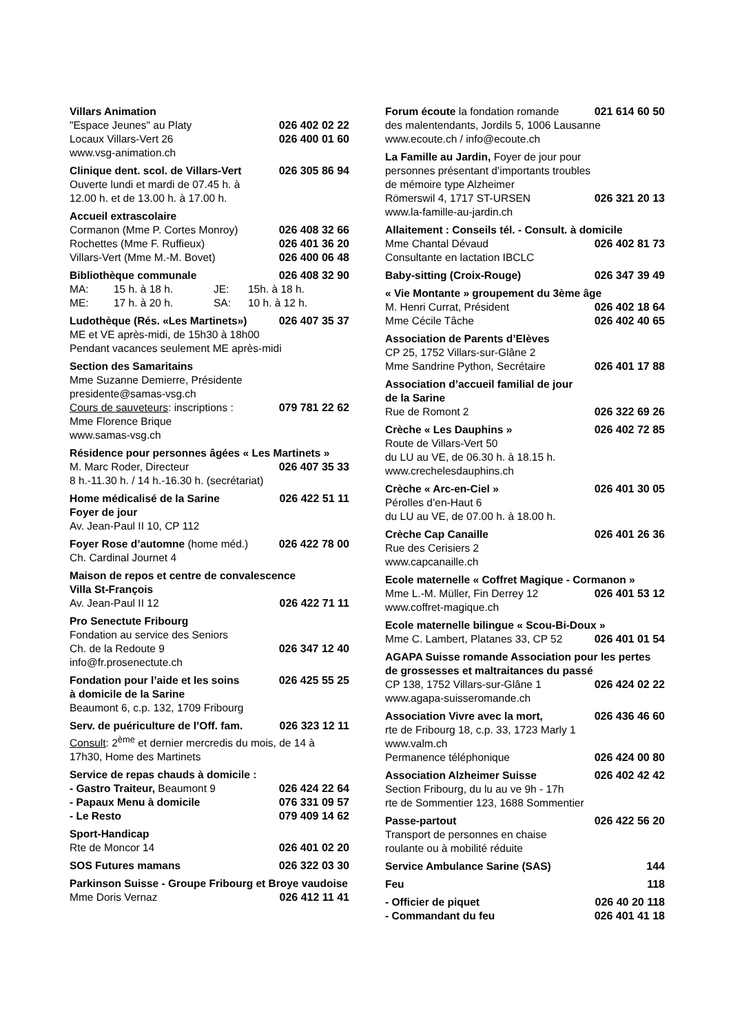Villars Animation
"Espace Jeunes" au Platy 026 402 02 22
Locaux Villars-Vert 26 026 400 01 60
www.vsg-animation.ch
Clinique dent. scol. de Villars-Vert 026 305 86 94
Ouverte lundi et mardi de 07.45 h. à
12.00 h. et de 13.00 h. à 17.00 h.
Accueil extrascolaire
Cormanon (Mme P. Cortes Monroy) 026 408 32 66
Rochettes (Mme F. Ruffieux) 026 401 36 20
Villars-Vert (Mme M.-M. Bovet) 026 400 06 48
Bibliothèque communale 026 408 32 90
MA: 15 h. à 18 h. JE: 15h. à 18 h.
ME: 17 h. à 20 h. SA: 10 h. à 12 h.
Ludothèque (Rés. «Les Martinets») 026 407 35 37
ME et VE après-midi, de 15h30 à 18h00
Pendant vacances seulement ME après-midi
Section des Samaritains
Mme Suzanne Demierre, Présidente
presidente@samas-vsg.ch
Cours de sauveteurs: inscriptions : 079 781 22 62
Mme Florence Brique
www.samas-vsg.ch
Résidence pour personnes âgées « Les Martinets »
M. Marc Roder, Directeur 026 407 35 33
8 h.-11.30 h. / 14 h.-16.30 h. (secrétariat)
Home médicalisé de la Sarine 026 422 51 11
Foyer de jour
Av. Jean-Paul II 10, CP 112
Foyer Rose d’automne (home méd.) 026 422 78 00
Ch. Cardinal Journet 4
Maison de repos et centre de convalescence
Villa St-François
Av. Jean-Paul II 12 026 422 71 11
Pro Senectute Fribourg
Fondation au service des Seniors
Ch. de la Redoute 9 026 347 12 40
info@fr.prosenectute.ch
Fondation pour l’aide et les soins 026 425 55 25
à domicile de la Sarine
Beaumont 6, c.p. 132, 1709 Fribourg
Serv. de puériculture de l’Off. fam. 026 323 12 11
Consult: 2<sup>ème</sup> et dernier mercredis du mois, de 14 à 17h30, Home des Martinets
Service de repas chauds à domicile :
- Gastro Traiteur, Beaumont 9 026 424 22 64
- Papaux Menu à domicile 076 331 09 57
- Le Resto 079 409 14 62
Sport-Handicap
Rte de Moncor 14 026 401 02 20
SOS Futures mamans 026 322 03 30
Parkinson Suisse - Groupe Fribourg et Broye vaudoise
Mme Doris Vernaz 026 412 11 41
Forum écoute la fondation romande 021 614 60 50
des malentendants, Jordils 5, 1006 Lausanne
www.ecoute.ch / info@ecoute.ch
La Famille au Jardin, Foyer de jour pour
personnes présentant d’importants troubles
de mémoire type Alzheimer
Römerswil 4, 1717 ST-URSEN 026 321 20 13
www.la-famille-au-jardin.ch
Allaitement : Conseils tél. - Consult. à domicile
Mme Chantal Dévaud 026 402 81 73
Consultante en lactation IBCLC
Baby-sitting (Croix-Rouge) 026 347 39 49
« Vie Montante » groupement du 3ème âge
M. Henri Currat, Président 026 402 18 64
Mme Cécile Tâche 026 402 40 65
Association de Parents d’Elèves
CP 25, 1752 Villars-sur-Glâne 2
Mme Sandrine Python, Secrétaire 026 401 17 88
Association d’accueil familial de jour
de la Sarine
Rue de Romont 2 026 322 69 26
Crèche « Les Dauphins » 026 402 72 85
Route de Villars-Vert 50
du LU au VE, de 06.30 h. à 18.15 h.
www.crechelesdauphins.ch
Crèche « Arc-en-Ciel » 026 401 30 05
Pérolles d’en-Haut 6
du LU au VE, de 07.00 h. à 18.00 h.
Crèche Cap Canaille 026 401 26 36
Rue des Cerisiers 2
www.capcanaille.ch
Ecole maternelle « Coffret Magique - Cormanon »
Mme L.-M. Müller, Fin Derrey 12 026 401 53 12
www.coffret-magique.ch
Ecole maternelle bilingue « Scou-Bi-Doux »
Mme C. Lambert, Platanes 33, CP 52 026 401 01 54
AGAPA Suisse romande Association pour les pertes de grossesses et maltraitances du passé
CP 138, 1752 Villars-sur-Glâne 1 026 424 02 22
www.agapa-suisseromande.ch
Association Vivre avec la mort, 026 436 46 60
rte de Fribourg 18, c.p. 33, 1723 Marly 1
www.valm.ch
Permanence téléphonique 026 424 00 80
Association Alzheimer Suisse 026 402 42 42
Section Fribourg, du lu au ve 9h - 17h
rte de Sommentier 123, 1688 Sommentier
Passe-partout 026 422 56 20
Transport de personnes en chaise
roulante ou à mobilité réduite
Service Ambulance Sarine (SAS) 144
Feu 118
- Officier de piquet 026 40 20 118
- Commandant du feu 026 401 41 18